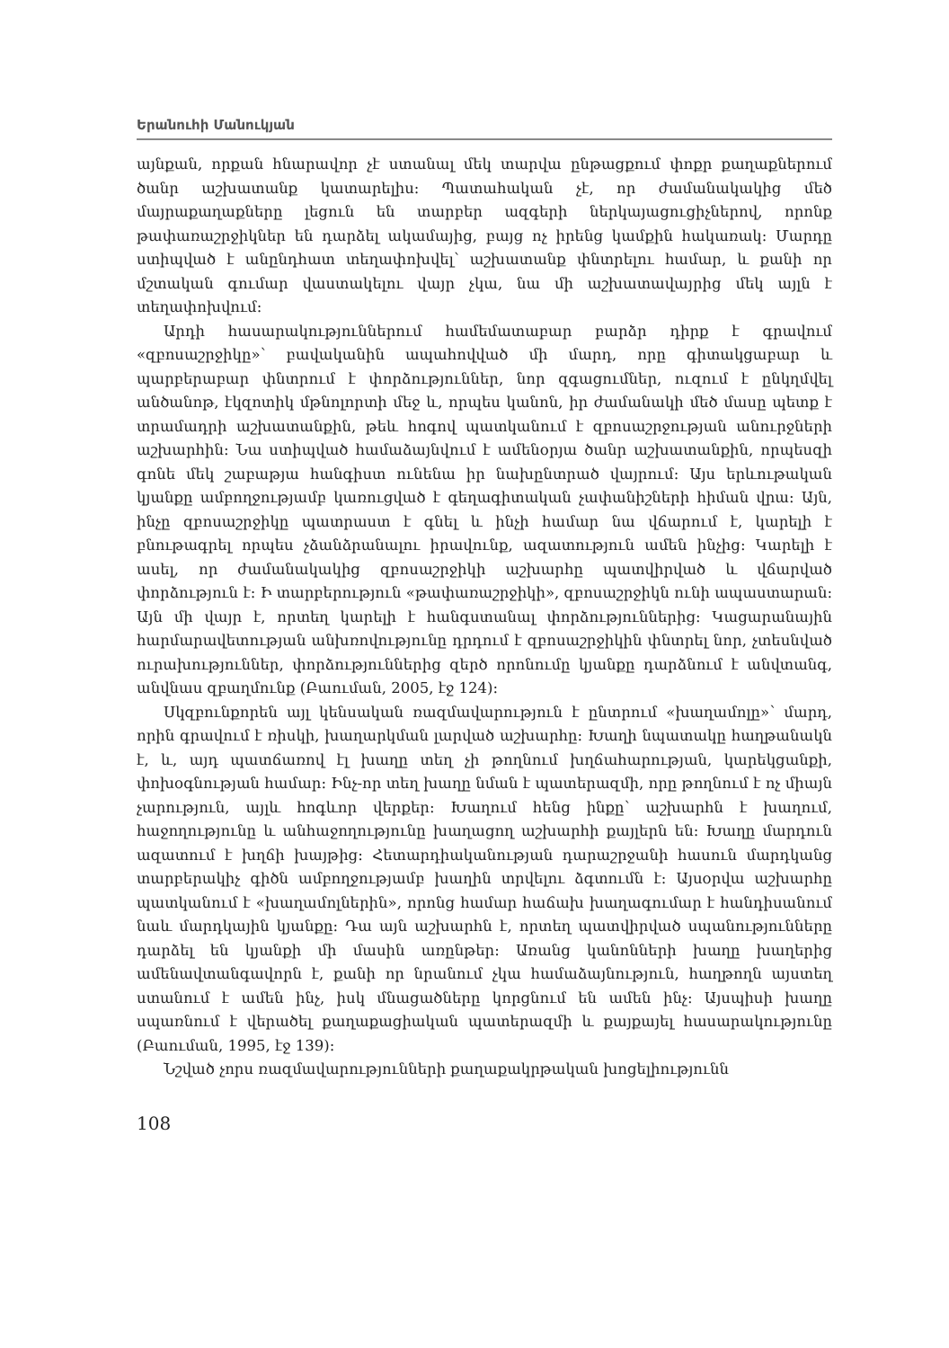Երանուհի Մանուկյան
այնքան, որքան հնարավոր չէ ստանալ մեկ տարվա ընթացքում փոքր քաղաքներում ծանր աշխատանք կատարելիս: Պատահական չէ, որ ժամանակակից մեծ մայրաքաղաքները լեցուն են տարբեր ազգերի ներկայացուցիչներով, որոնք թափառաշրջիկներ են դարձել ակամայից, բայց ոչ իրենց կամքին հակառակ: Մարդը ստիպված է անընդհատ տեղափոխվել՝ աշխատանք փնտրելու համար, և քանի որ մշտական գումար վաստակելու վայր չկա, նա մի աշխատավայրից մեկ այլն է տեղափոխվում:
Արդի հասարակություններում համեմատաբար բարձր դիրք է գրավում «զբոսաշրջիկը»՝ բավականին ապահովված մի մարդ, որը գիտակցաբար և պարբերաբար փնտրում է փորձություններ, նոր զգացումներ, ուզում է ընկղմվել անծանոթ, էկզոտիկ մթնոլորտի մեջ և, որպես կանոն, իր ժամանակի մեծ մասը պետք է տրամադրի աշխատանքին, թեև հոգով պատկանում է զբոսաշրջության անուրջների աշխարհին: Նա ստիպված համաձայնվում է ամենօրյա ծանր աշխատանքին, որպեսզի գոնե մեկ շաբաթյա հանգիստ ունենա իր նախընտրած վայրում: Այս երևութական կյանքը ամբողջությամբ կառուցված է գեղագիտական չափանիշների հիման վրա: Այն, ինչը զբոսաշրջիկը պատրաստ է գնել և ինչի համար նա վճարում է, կարելի է բնութագրել որպես չձանձրանալու իրավունք, ազատություն ամեն ինչից: Կարելի է ասել, որ ժամանակակից զբոսաշրջիկի աշխարհը պատվիրված և վճարված փորձություն է: Ի տարբերություն «թափառաշրջիկի», զբոսաշրջիկն ունի ապաստարան: Այն մի վայր է, որտեղ կարելի է հանգստանալ փորձություններից: Կացարանային հարմարավետության անխռովությունը դրդում է զբոսաշրջիկին փնտրել նոր, չտեսնված ուրախություններ, փորձություններից զերծ որոնումը կյանքը դարձնում է անվտանգ, անվնաս զբաղմունք (Բաուման, 2005, էջ 124):
Սկզբունքորեն այլ կենսական ռազմավարություն է ընտրում «խաղամոլը»՝ մարդ, որին գրավում է ռիսկի, խաղարկման լարված աշխարհը: Խաղի նպատակը հաղթանակն է, և, այդ պատճառով էլ խաղը տեղ չի թողնում խղճահարության, կարեկցանքի, փոխօգնության համար: Ինչ-որ տեղ խաղը նման է պատերազմի, որը թողնում է ոչ միայն չարություն, այլև հոգևոր վերքեր: Խաղում հենց ինքը՝ աշխարհն է խաղում, հաջողությունը և անհաջողությունը խաղացող աշխարհի քայլերն են: Խաղը մարդուն ազատում է խղճի խայթից: Հետարդիականության դարաշրջանի հասուն մարդկանց տարբերակիչ գիծն ամբողջությամբ խաղին տրվելու ձգտումն է: Այսօրվա աշխարհը պատկանում է «խաղամոլներին», որոնց համար հաճախ խաղագումար է հանդիսանում նաև մարդկային կյանքը: Դա այն աշխարհն է, որտեղ պատվիրված սպանությունները դարձել են կյանքի մի մասին առընթեր: Առանց կանոնների խաղը խաղերից ամենավտանգավորն է, քանի որ նրանում չկա համաձայնություն, հաղթողն այստեղ ստանում է ամեն ինչ, իսկ մնացածները կորցնում են ամեն ինչ: Այսպիսի խաղը սպառնում է վերածել քաղաքացիական պատերազմի և քայքայել հասարակությունը (Բաուման, 1995, էջ 139):
Նշված չորս ռազմավարությունների քաղաքակրթական խոցելիությունն
108